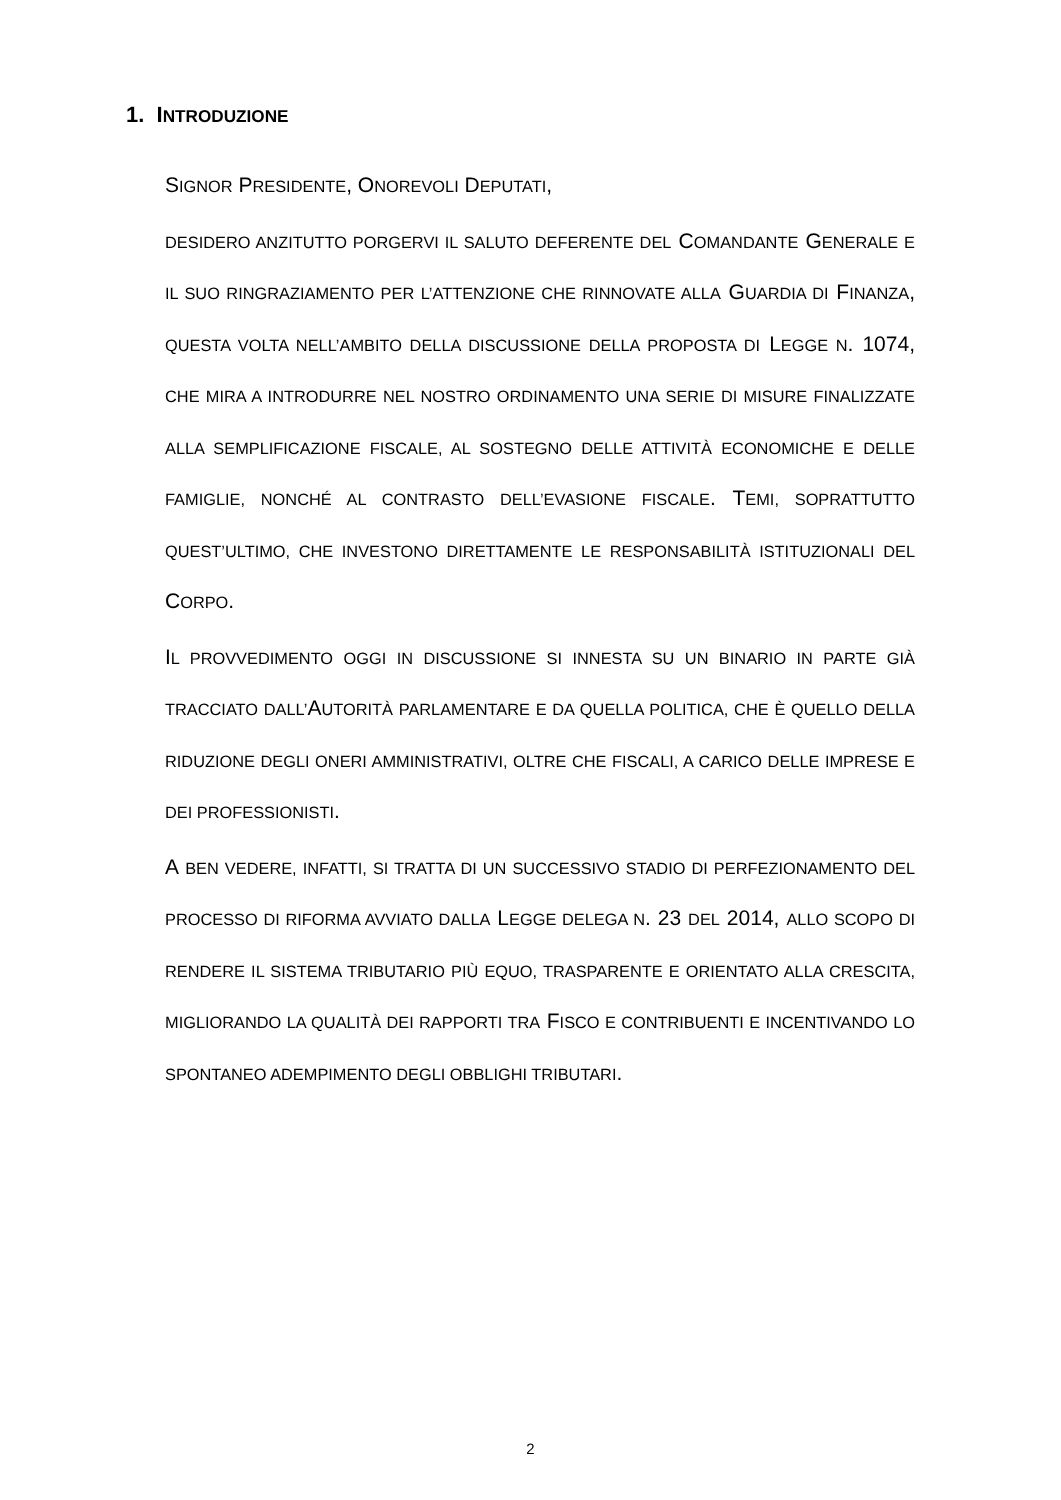1. INTRODUZIONE
SIGNOR PRESIDENTE, ONOREVOLI DEPUTATI,
DESIDERO ANZITUTTO PORGERVI IL SALUTO DEFERENTE DEL COMANDANTE GENERALE E IL SUO RINGRAZIAMENTO PER L’ATTENZIONE CHE RINNOVATE ALLA GUARDIA DI FINANZA, QUESTA VOLTA NELL’AMBITO DELLA DISCUSSIONE DELLA PROPOSTA DI LEGGE N. 1074, CHE MIRA A INTRODURRE NEL NOSTRO ORDINAMENTO UNA SERIE DI MISURE FINALIZZATE ALLA SEMPLIFICAZIONE FISCALE, AL SOSTEGNO DELLE ATTIVITÀ ECONOMICHE E DELLE FAMIGLIE, NONCHÉ AL CONTRASTO DELL’EVASIONE FISCALE. TEMI, SOPRATTUTTO QUEST’ULTIMO, CHE INVESTONO DIRETTAMENTE LE RESPONSABILITÀ ISTITUZIONALI DEL CORPO.
IL PROVVEDIMENTO OGGI IN DISCUSSIONE SI INNESTA SU UN BINARIO IN PARTE GIÀ TRACCIATO DALL’AUTORITÀ PARLAMENTARE E DA QUELLA POLITICA, CHE È QUELLO DELLA RIDUZIONE DEGLI ONERI AMMINISTRATIVI, OLTRE CHE FISCALI, A CARICO DELLE IMPRESE E DEI PROFESSIONISTI.
A BEN VEDERE, INFATTI, SI TRATTA DI UN SUCCESSIVO STADIO DI PERFEZIONAMENTO DEL PROCESSO DI RIFORMA AVVIATO DALLA LEGGE DELEGA N. 23 DEL 2014, ALLO SCOPO DI RENDERE IL SISTEMA TRIBUTARIO PIÙ EQUO, TRASPARENTE E ORIENTATO ALLA CRESCITA, MIGLIORANDO LA QUALITÀ DEI RAPPORTI TRA FISCO E CONTRIBUENTI E INCENTIVANDO LO SPONTANEO ADEMPIMENTO DEGLI OBBLIGHI TRIBUTARI.
2